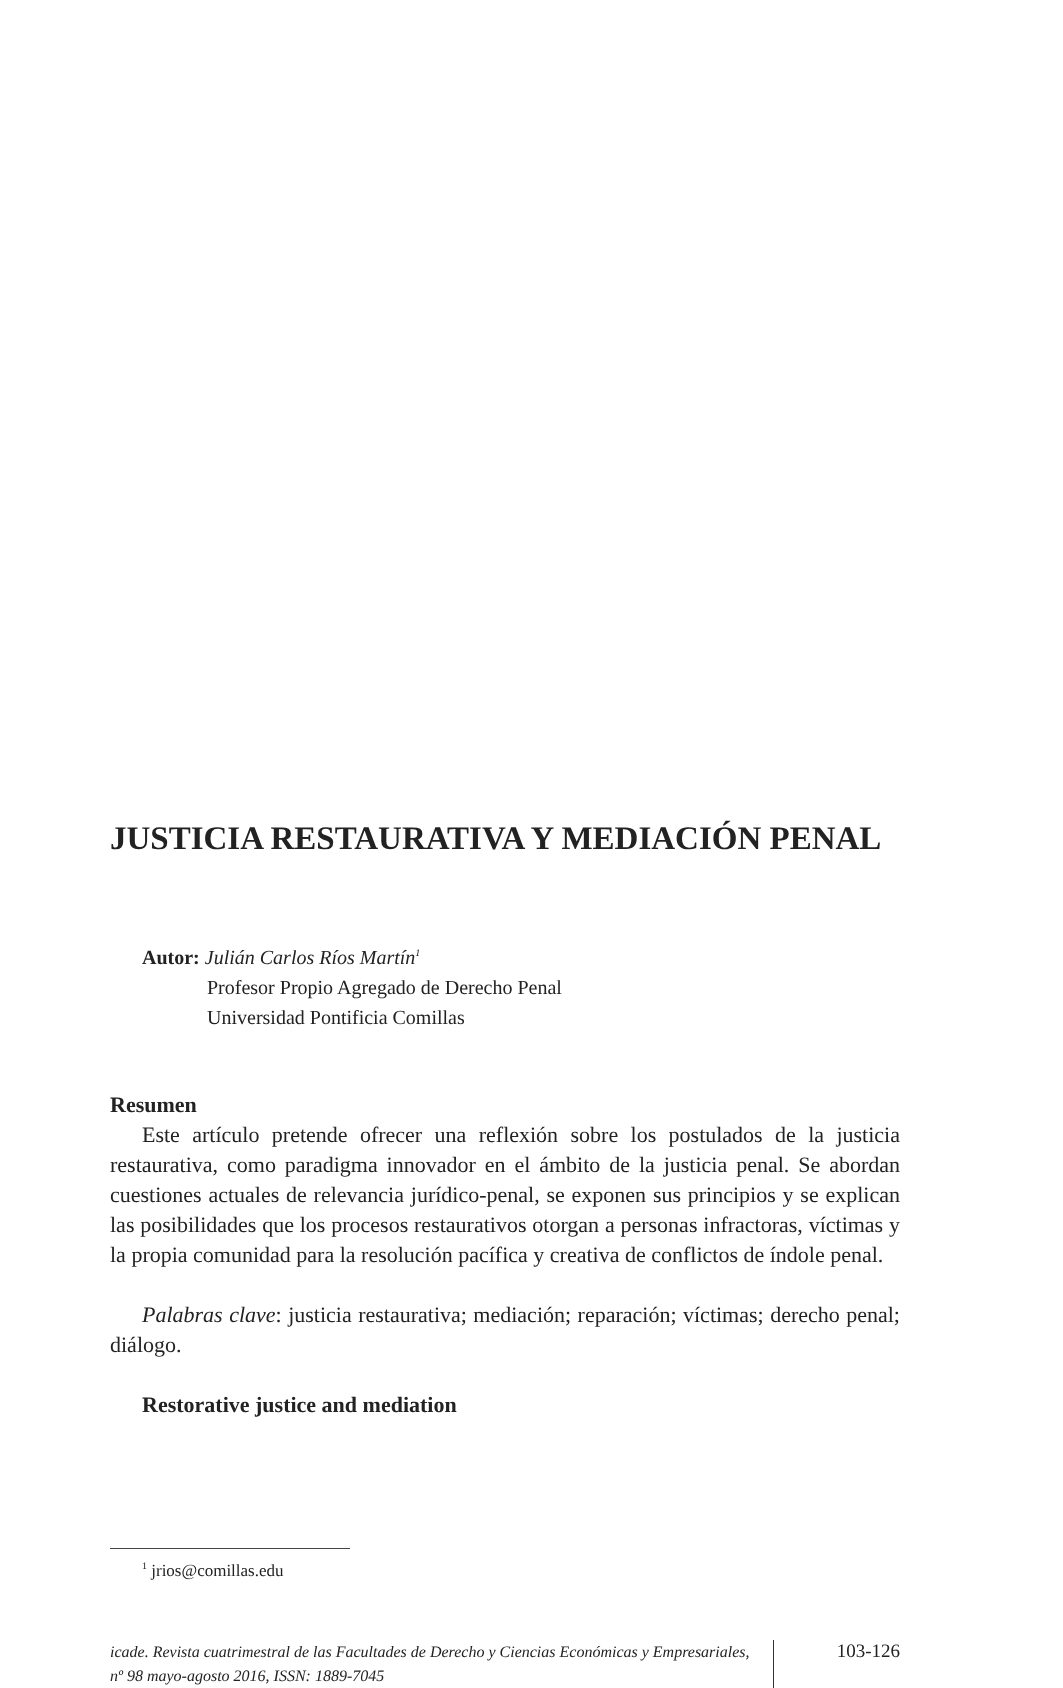JUSTICIA RESTAURATIVA Y MEDIACIÓN PENAL
Autor: Julián Carlos Ríos Martín<sup>1</sup>
Profesor Propio Agregado de Derecho Penal
Universidad Pontificia Comillas
Resumen
Este artículo pretende ofrecer una reflexión sobre los postulados de la justicia restaurativa, como paradigma innovador en el ámbito de la justicia penal. Se abordan cuestiones actuales de relevancia jurídico-penal, se exponen sus principios y se explican las posibilidades que los procesos restaurativos otorgan a personas infractoras, víctimas y la propia comunidad para la resolución pacífica y creativa de conflictos de índole penal.
Palabras clave: justicia restaurativa; mediación; reparación; víctimas; derecho penal; diálogo.
Restorative justice and mediation
<sup>1</sup> jrios@comillas.edu
icade. Revista cuatrimestral de las Facultades de Derecho y Ciencias Económicas y Empresariales, nº 98 mayo-agosto 2016, ISSN: 1889-7045
103-126